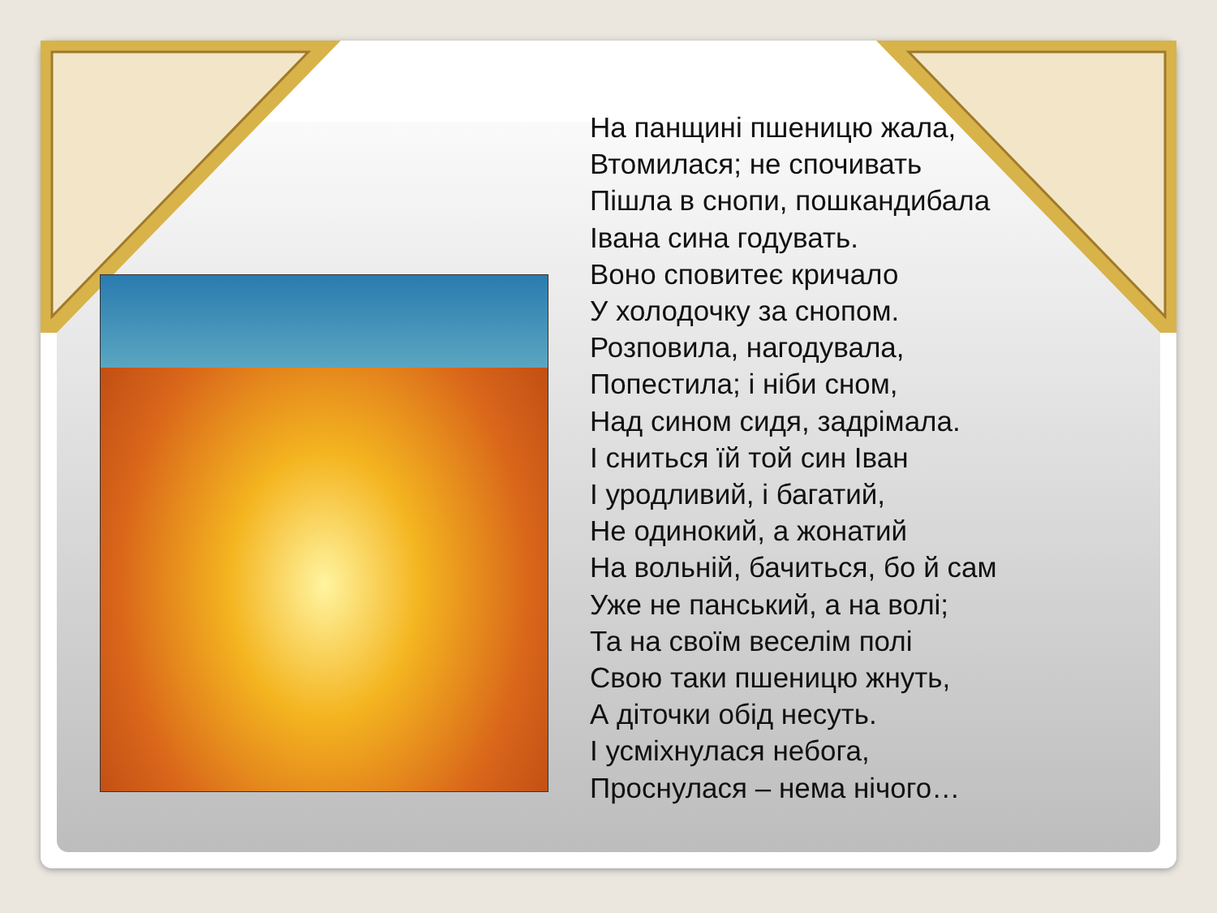На панщині пшеницю жала,
Втомилася; не спочивать
Пішла в снопи, пошкандибала
Івана сина годувать.
Воно сповитеє кричало
У холодочку за снопом.
Розповила, нагодувала,
Попестила; і ніби сном,
Над сином сидя, задрімала.
І сниться їй той син Іван
І уродливий, і багатий,
Не одинокий, а жонатий
На вольній, бачиться, бо й сам
Уже не панський, а на волі;
Та на своїм веселім полі
Свою таки пшеницю жнуть,
А діточки обід несуть.
І усміхнулася небога,
Проснулася – нема нічого…